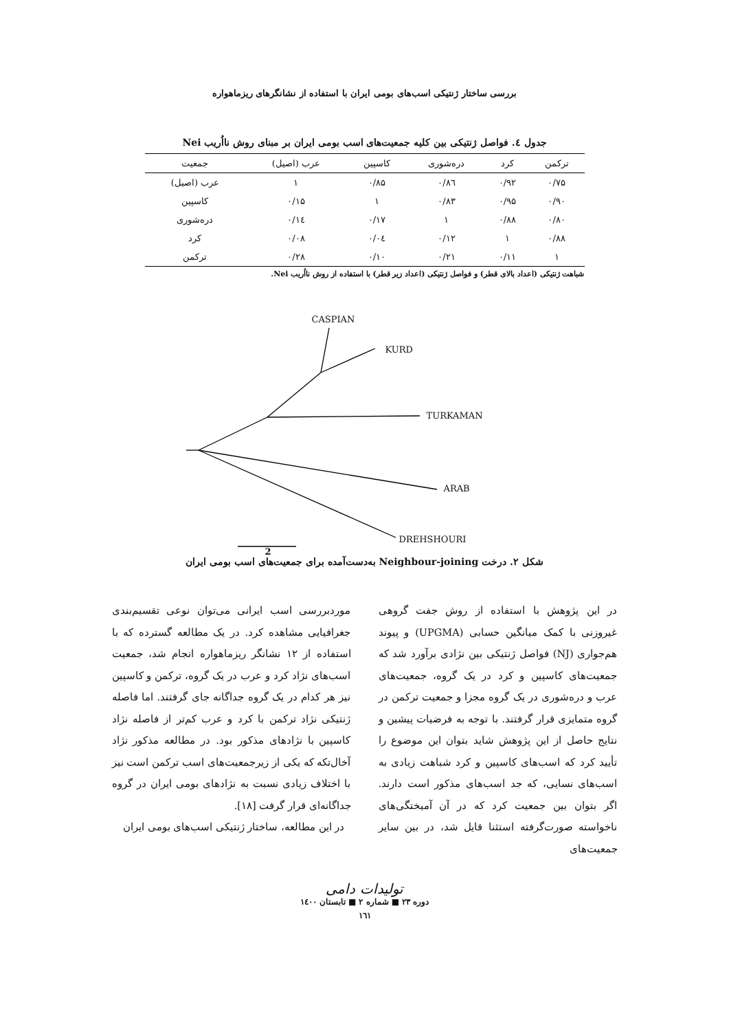بررسی ساختار ژنتیکی اسب‌های بومی ایران با استفاده از نشانگرهای ریزماهواره
جدول ٤. فواصل ژنتیکی بین کلیه جمعیت‌های اسب بومی ایران بر مبنای روش نااُریب Nei
| ترکمن | کرد | دره‌شوری | کاسپین | عرب (اصیل) | جمعیت |
| --- | --- | --- | --- | --- | --- |
| ۰/۷۵ | ۰/۹۲ | ۰/۸٦ | ۰/۸۵ | ۱ | عرب (اصیل) |
| ۰/۹۰ | ۰/۹۵ | ۰/۸۳ | ۱ | ۰/۱۵ | کاسپین |
| ۰/۸۰ | ۰/۸۸ | ۱ | ۰/۱۷ | ۰/۱٤ | دره‌شوری |
| ۰/۸۸ | ۱ | ۰/۱۲ | ۰/۰٤ | ۰/۰۸ | کرد |
| ۱ | ۰/۱۱ | ۰/۲۱ | ۰/۱۰ | ۰/۲۸ | ترکمن |
شباهت ژنتیکی (اعداد بالای قطر) و فواصل ژنتیکی (اعداد زیر قطر) با استفاده از روش نااُریب Nei.
CASPIAN
KURD
TURKAMAN
ARAB
DREHSHOURI
2
شکل ۲. درخت Neighbour-joining به‌دست‌آمده برای جمعیت‌های اسب بومی ایران
در این پژوهش با استفاده از روش جفت گروهی غیروزنی با کمک میانگین حسابی (UPGMA) و پیوند هم‌جواری (NJ) فواصل ژنتیکی بین نژادی برآورد شد که جمعیت‌های کاسپین و کرد در یک گروه، جمعیت‌های عرب و دره‌شوری در یک گروه مجزا و جمعیت ترکمن در گروه متمایزی قرار گرفتند. با توجه به فرضیات پیشین و نتایج حاصل از این پژوهش شاید بتوان این موضوع را تأیید کرد که اسب‌های کاسپین و کرد شباهت زیادی به اسب‌های نسایی، که جد اسب‌های مذکور است دارند. اگر بتوان بین جمعیت کرد که در آن آمیختگی‌های ناخواسته صورت‌گرفته استثنا قایل شد، در بین سایر جمعیت‌های
موردبررسی اسب ایرانی می‌توان نوعی تقسیم‌بندی جغرافیایی مشاهده کرد. در یک مطالعه گسترده که با استفاده از ۱۲ نشانگر ریزماهواره انجام شد، جمعیت اسب‌های نژاد کرد و عرب در یک گروه، ترکمن و کاسپین نیز هر کدام در یک گروه جداگانه جای گرفتند. اما فاصله ژنتیکی نژاد ترکمن با کرد و عرب کم‌تر از فاصله نژاد کاسپین با نژادهای مذکور بود. در مطالعه مذکور نژاد آخال‌تکه که یکی از زیرجمعیت‌های اسب ترکمن است نیز با اختلاف زیادی نسبت به نژادهای بومی ایران در گروه جداگانه‌ای قرار گرفت [۱۸].
در این مطالعه، ساختار ژنتیکی اسب‌های بومی ایران
تولیدات دامی
دوره ۲۳ ■ شماره ۲ ■ تابستان ۱٤۰۰
۱٦۱